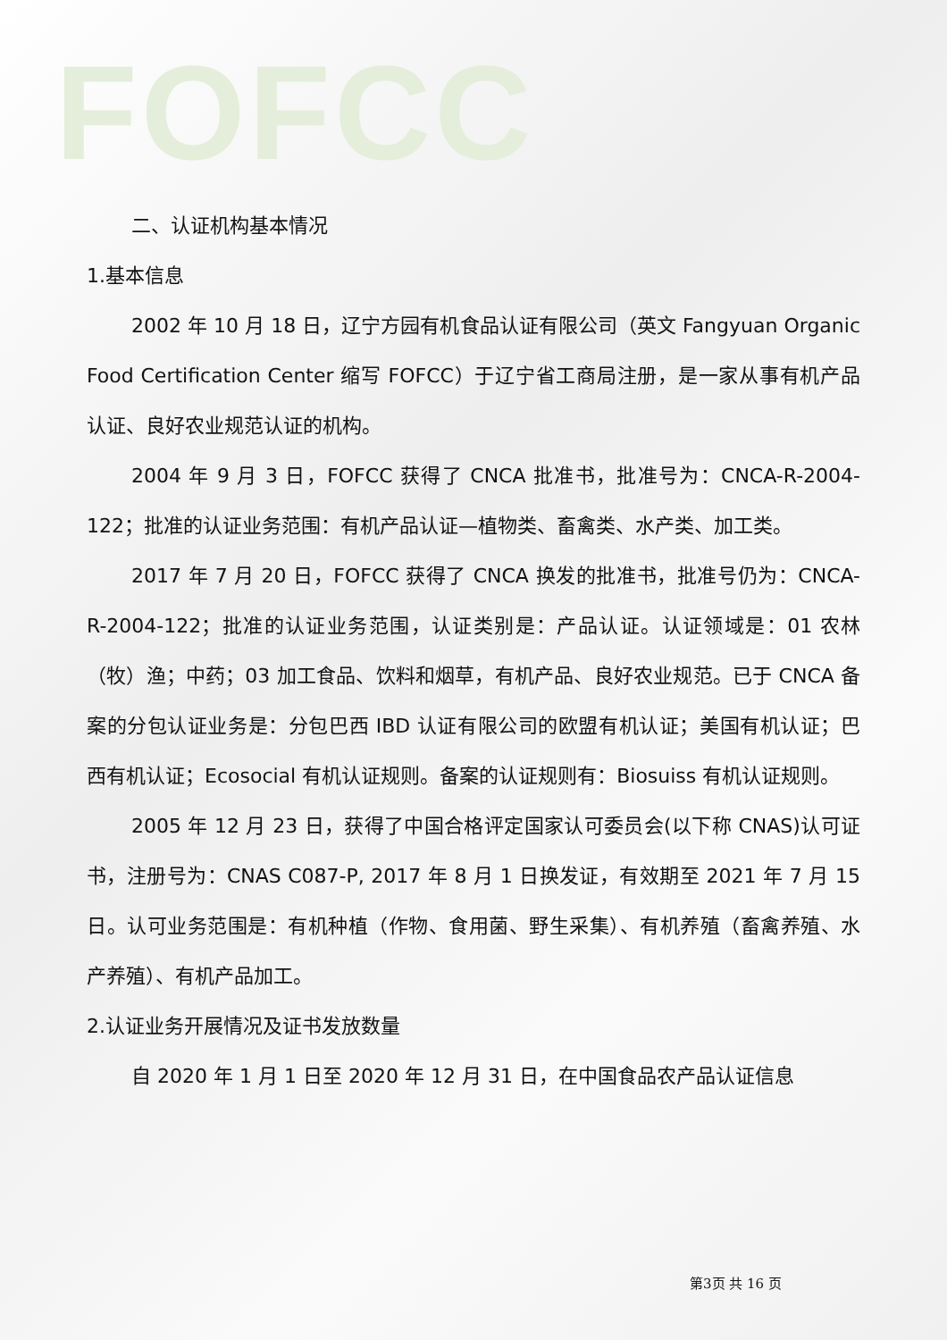FOFCC
二、认证机构基本情况
1.基本信息
2002 年 10 月 18 日，辽宁方园有机食品认证有限公司（英文 Fangyuan Organic Food Certification Center 缩写 FOFCC）于辽宁省工商局注册，是一家从事有机产品认证、良好农业规范认证的机构。
2004 年 9 月 3 日，FOFCC 获得了 CNCA 批准书，批准号为：CNCA-R-2004-122；批准的认证业务范围：有机产品认证—植物类、畜禽类、水产类、加工类。
2017 年 7 月 20 日，FOFCC 获得了 CNCA 换发的批准书，批准号仍为：CNCA-R-2004-122；批准的认证业务范围，认证类别是：产品认证。认证领域是：01 农林（牧）渔；中药；03 加工食品、饮料和烟草，有机产品、良好农业规范。已于 CNCA 备案的分包认证业务是：分包巴西 IBD 认证有限公司的欧盟有机认证；美国有机认证；巴西有机认证；Ecosocial 有机认证规则。备案的认证规则有：Biosuiss 有机认证规则。
2005 年 12 月 23 日，获得了中国合格评定国家认可委员会(以下称 CNAS)认可证书，注册号为：CNAS C087-P, 2017 年 8 月 1 日换发证，有效期至 2021 年 7 月 15 日。认可业务范围是：有机种植（作物、食用菌、野生采集）、有机养殖（畜禽养殖、水产养殖）、有机产品加工。
2.认证业务开展情况及证书发放数量
自 2020 年 1 月 1 日至 2020 年 12 月 31 日，在中国食品农产品认证信息
第3页 共 16 页